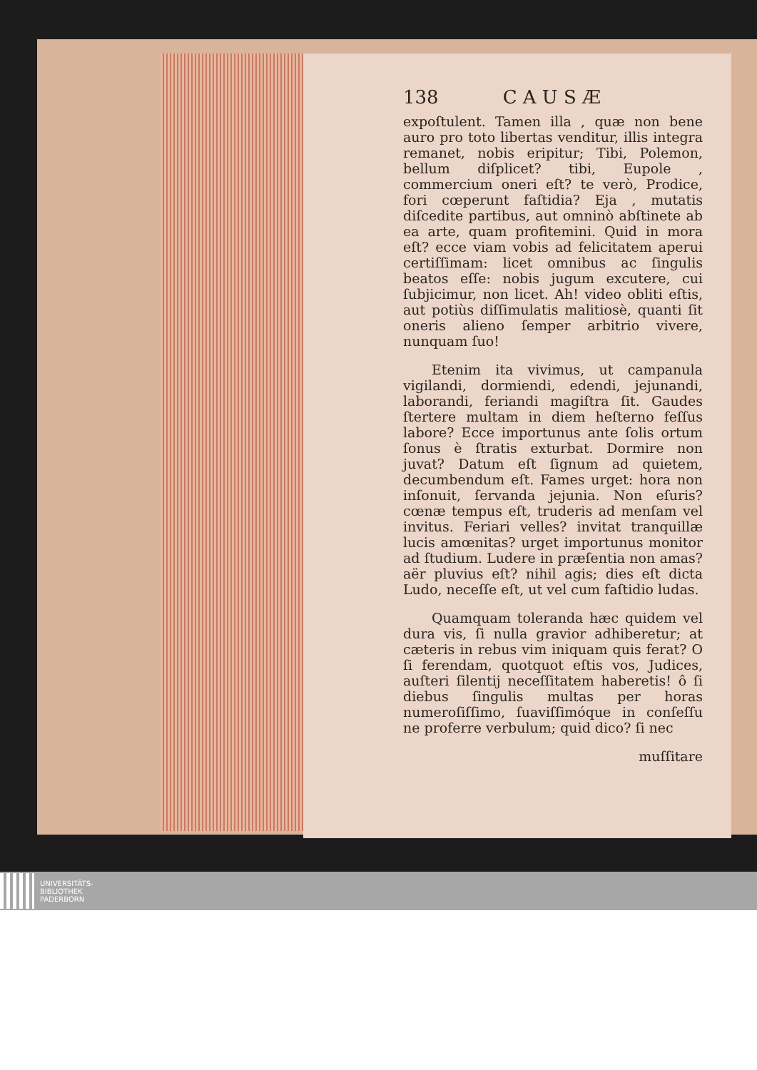138 C A U S Æ
expoſtulent. Tamen illa , quæ non bene auro pro toto libertas venditur, illis integra remanet, nobis eripitur; Tibi, Polemon, bellum diſplicet? tibi, Eupole , commercium oneri eſt? te verò, Prodice, fori cœperunt faſtidia? Eja , mutatis diſcedite partibus, aut omninò abſtinete ab ea arte, quam profitemini. Quid in mora eſt? ecce viam vobis ad felicitatem aperui certiſſimam: licet omnibus ac ſingulis beatos eſſe: nobis jugum excutere, cui ſubjicimur, non licet. Ah! video obliti eſtis, aut potiùs diſſimulatis malitiosè, quanti ſit oneris alieno ſemper arbitrio vivere, nunquam ſuo!
Etenim ita vivimus, ut campanula vigilandi, dormiendi, edendi, jejunandi, laborandi, feriandi magiſtra ſit. Gaudes ſtertere multam in diem heſterno feſſus labore? Ecce importunus ante ſolis ortum ſonus è ſtratis exturbat. Dormire non juvat? Datum eſt ſignum ad quietem, decumbendum eſt. Fames urget: hora non inſonuit, ſervanda jejunia. Non eſuris? cœnæ tempus eſt, truderis ad menſam vel invitus. Feriari velles? invitat tranquillæ lucis amœnitas? urget importunus monitor ad ſtudium. Ludere in præſentia non amas? aër pluvius eſt? nihil agis; dies eſt dicta Ludo, neceſſe eſt, ut vel cum faſtidio ludas.
Quamquam toleranda hæc quidem vel dura vis, ſi nulla gravior adhiberetur; at cæteris in rebus vim iniquam quis ferat? O ſi ferendam, quotquot eſtis vos, Judices, auſteri ſilentij neceſſitatem haberetis! ô ſi diebus ſingulis multas per horas numeroſiſſimo, ſuaviſſimóque in conſeſſu ne proferre verbulum; quid dico? ſi nec
muſſitare
UNIVERSITÄTS-
BIBLIOTHEK
PADERBORN